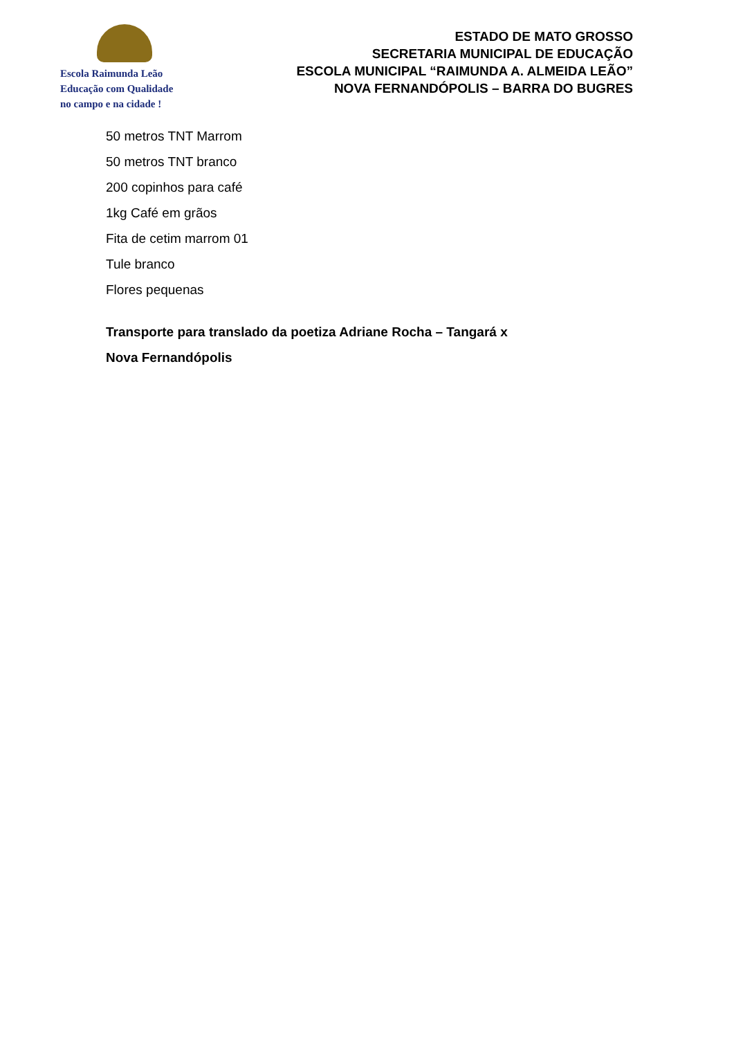Escola Raimunda Leão
Educação com Qualidade
no campo e na cidade !
ESTADO DE MATO GROSSO
SECRETARIA MUNICIPAL DE EDUCAÇÃO
ESCOLA MUNICIPAL “RAIMUNDA A. ALMEIDA LEÃO”
NOVA FERNANDÓPOLIS – BARRA DO BUGRES
50 metros TNT Marrom
50 metros TNT branco
200 copinhos para café
1kg Café em grãos
Fita de cetim marrom 01
Tule branco
Flores pequenas
Transporte para translado da poetiza Adriane Rocha – Tangará x
Nova Fernandópolis